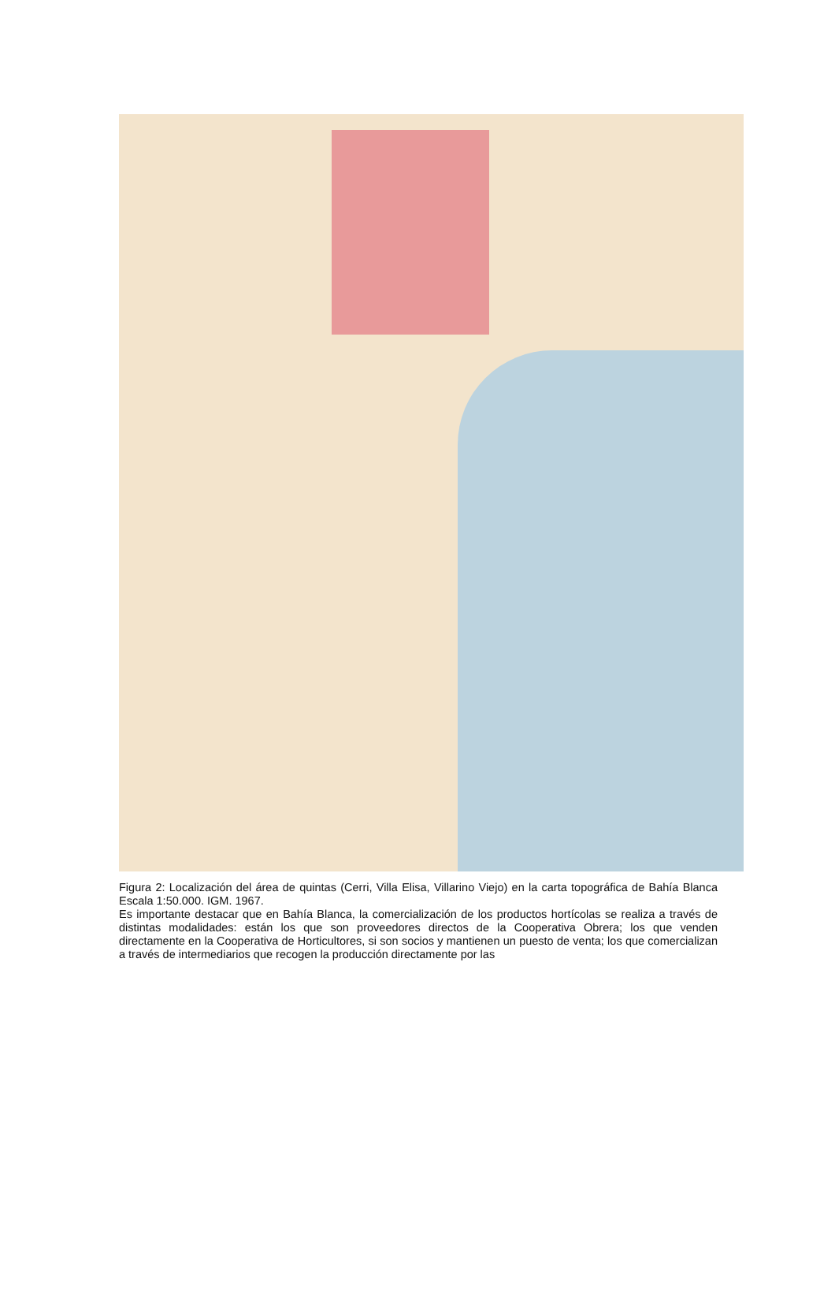Figura 2: Localización del área de quintas (Cerri, Villa Elisa, Villarino Viejo) en la carta topográfica de Bahía Blanca Escala 1:50.000. IGM. 1967.
Es importante destacar que en Bahía Blanca, la comercialización de los productos hortícolas se realiza a través de distintas modalidades: están los que son proveedores directos de la Cooperativa Obrera; los que venden directamente en la Cooperativa de Horticultores, si son socios y mantienen un puesto de venta; los que comercializan a través de intermediarios que recogen la producción directamente por las